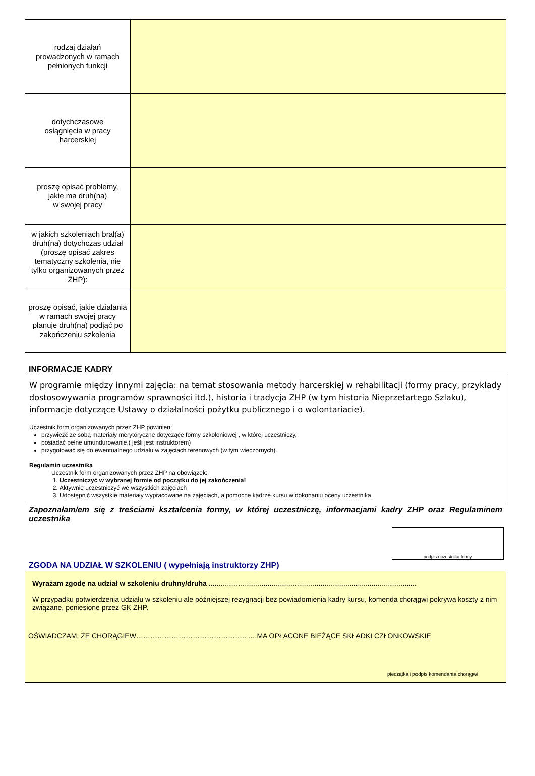| rodzaj działań prowadzonych w ramach pełnionych funkcji | |
| dotychczasowe osiągnięcia w pracy harcerskiej | |
| proszę opisać problemy, jakie ma druh(na) w swojej pracy | |
| w jakich szkoleniach brał(a) druh(na) dotychczas udział (proszę opisać zakres tematyczny szkolenia, nie tylko organizowanych przez ZHP): | |
| proszę opisać, jakie działania w ramach swojej pracy planuje druh(na) podjąć po zakończeniu szkolenia | |
INFORMACJE KADRY
W programie między innymi zajęcia: na temat stosowania metody harcerskiej w rehabilitacji (formy pracy, przykłady dostosowywania programów sprawności itd.), historia i tradycja ZHP (w tym historia Nieprzetartego Szlaku), informacje dotyczące Ustawy o działalności pożytku publicznego i o wolontariacie).
Uczestnik form organizowanych przez ZHP powinien:
przywieźć ze sobą materiały merytoryczne dotyczące formy szkoleniowej , w której uczestniczy,
posiadać pełne umundurowanie,( jeśli jest instruktorem)
przygotować się do ewentualnego udziału w zajęciach terenowych (w tym wieczornych).
Regulamin uczestnika
Uczestnik form organizowanych przez ZHP na obowiązek:
1. Uczestniczyć w wybranej formie od początku do jej zakończenia!
2. Aktywnie uczestniczyć we wszystkich zajęciach
3. Udostępnić wszystkie materiały wypracowane na zajęciach, a pomocne kadrze kursu w dokonaniu oceny uczestnika.
Zapoznałam/em się z treściami kształcenia formy, w której uczestniczę, informacjami kadry ZHP oraz Regulaminem uczestnika
podpis uczestnika formy
ZGODA NA UDZIAŁ W SZKOLENIU ( wypełniają instruktorzy ZHP)
Wyrażam zgodę na udział w szkoleniu druhny/druha ..........................................................................................................
W przypadku potwierdzenia udziału w szkoleniu ale późniejszej rezygnacji bez powiadomienia kadry kursu, komenda chorągwi pokrywa koszty z nim związane, poniesione przez GK ZHP.
OŚWIADCZAM, ŻE CHORĄGIEW……………………………………….. ….MA OPŁACONE BIEŻĄCE SKŁADKI CZŁONKOWSKIE
pieczątka i podpis komendanta chorągwi